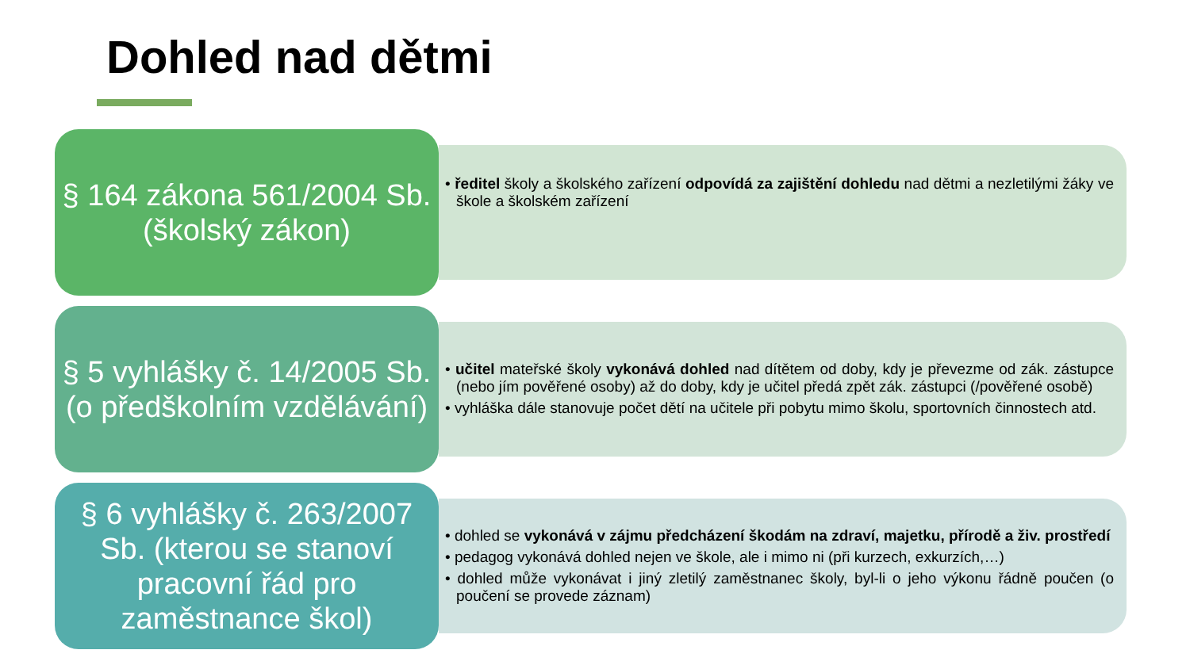Dohled nad dětmi
§ 164 zákona 561/2004 Sb. (školský zákon)
• ředitel školy a školského zařízení odpovídá za zajištění dohledu nad dětmi a nezletilými žáky ve škole a školském zařízení
§ 5 vyhlášky č. 14/2005 Sb. (o předškolním vzdělávání)
• učitel mateřské školy vykonává dohled nad dítětem od doby, kdy je převezme od zák. zástupce (nebo jím pověřené osoby) až do doby, kdy je učitel předá zpět zák. zástupci (/pověřené osobě)
• vyhláška dále stanovuje počet dětí na učitele při pobytu mimo školu, sportovních činnostech atd.
§ 6 vyhlášky č. 263/2007 Sb. (kterou se stanoví pracovní řád pro zaměstnance škol)
• dohled se vykonává v zájmu předcházení škodám na zdraví, majetku, přírodě a živ. prostředí
• pedagog vykonává dohled nejen ve škole, ale i mimo ni (při kurzech, exkurzích,…)
• dohled může vykonávat i jiný zletilý zaměstnanec školy, byl-li o jeho výkonu řádně poučen (o poučení se provede záznam)